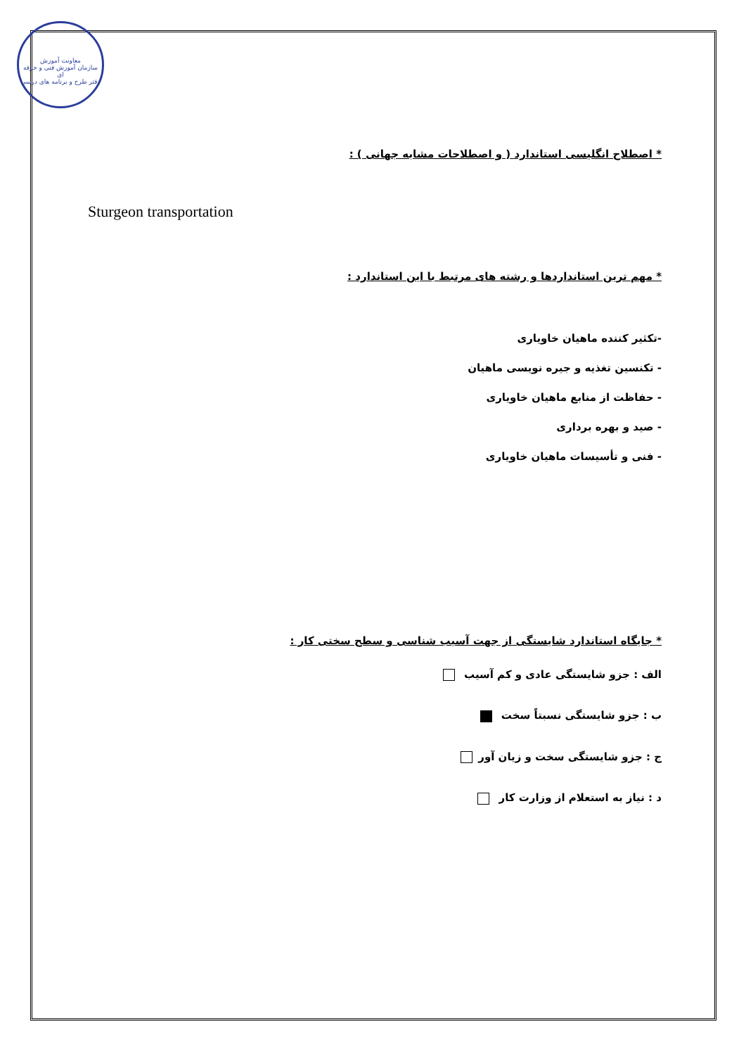معاونت آموزش
سازمان آموزش فنی و حرفه ای
دفتر طرح و برنامه های درسی
* اصطلاح انگلیسی استاندارد ( و اصطلاحات مشابه جهانی ) :
Sturgeon transportation
* مهم ترین استانداردها و رشته های مرتبط با این استاندارد :
-تکثیر کننده ماهیان خاویاری
- تکنسین تغذیه و جیره نویسی ماهیان
- حفاظت از منابع ماهیان خاویاری
- صید و بهره برداری
- فنی و تأسیسات ماهیان خاویاری
* جایگاه استاندارد شایستگی از جهت آسیب شناسی و سطح سختی کار :
الف : جزو شایستگی عادی و کم آسیب
ب : جزو شایستگی نسبتاً سخت
ج : جزو شایستگی سخت و زیان آور
د : نیاز به استعلام از وزارت کار